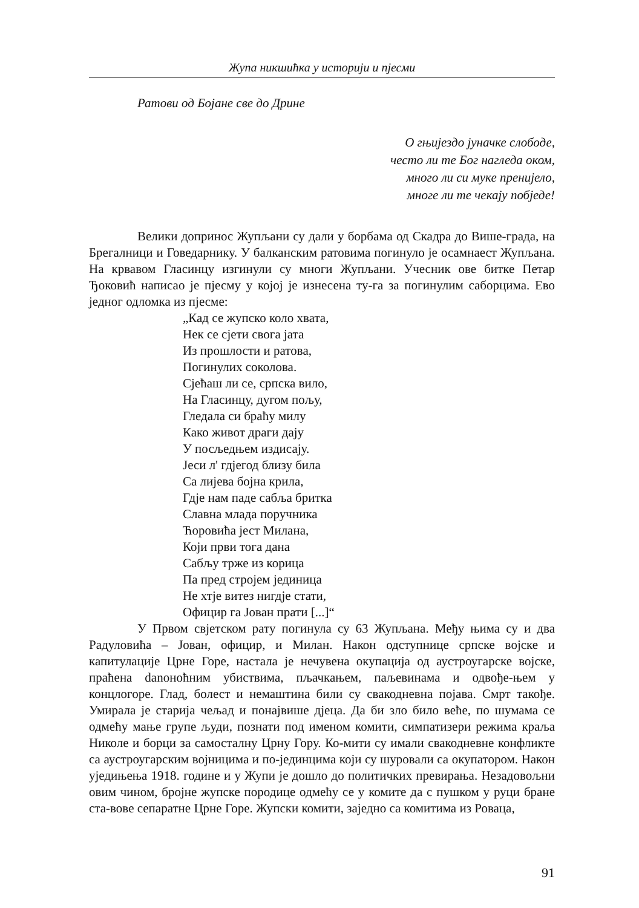Жупа никшићка у историји и пјесми
Ратови од Бојане све до Дрине
О гњијездо јуначке слободе,
често ли те Бог нагледа оком,
много ли си муке пренијело,
многе ли те чекају побједе!
Велики допринос Жупљани су дали у борбама од Скадра до Више-града, на Брегалници и Говедарнику. У балканским ратовима погинуло је осамнаест Жупљана. На крвавом Гласинцу изгинули су многи Жупљани. Учесник ове битке Петар Ђоковић написао је пјесму у којој је изнесена ту-га за погинулим саборцима. Ево једног одломка из пјесме:
„Кад се жупско коло хвата,
Нек се сјети свога јата
Из прошлости и ратова,
Погинулих соколова.
Сјећаш ли се, српска вило,
На Гласинцу, дугом пољу,
Гледала си браћу милу
Како живот драги дају
У посљедњем издисају.
Јеси л' гдјегод близу била
Са лијева бојна крила,
Гдје нам паде сабља бритка
Славна млада поручника
Ћоровића јест Милана,
Који први тога дана
Сабљу трже из корица
Па пред стројем јединица
Не хтје витез нигдје стати,
Официр га Јован прати [...]“
У Првом свјетском рату погинула су 63 Жупљана. Међу њима су и два Радуловића – Јован, официр, и Милан. Након одступнице српске војске и капитулације Црне Горе, настала је нечувена окупација од аустроугарске војске, праћена danонoћним убиствима, пљачкањем, паљевинама и одвође-њем у концлогоре. Глад, болест и немаштина били су свакодневна појава. Смрт такође. Умирала је старија чељад и понајвише дјеца. Да би зло било веће, по шумама се одмећу мање групе људи, познати под именом комити, симпатизери режима краља Николе и борци за самосталну Црну Гору. Ко-мити су имали свакодневне конфликте са аустроугарским војницима и по-јединцима који су шуровали са окупатором. Након уједињења 1918. године и у Жупи је дошло до политичких превирања. Незадовољни овим чином, бројне жупске породице одмећу се у комите да с пушком у руци бране ста-вове сепаратне Црне Горе. Жупски комити, заједно са комитима из Роваца,
91